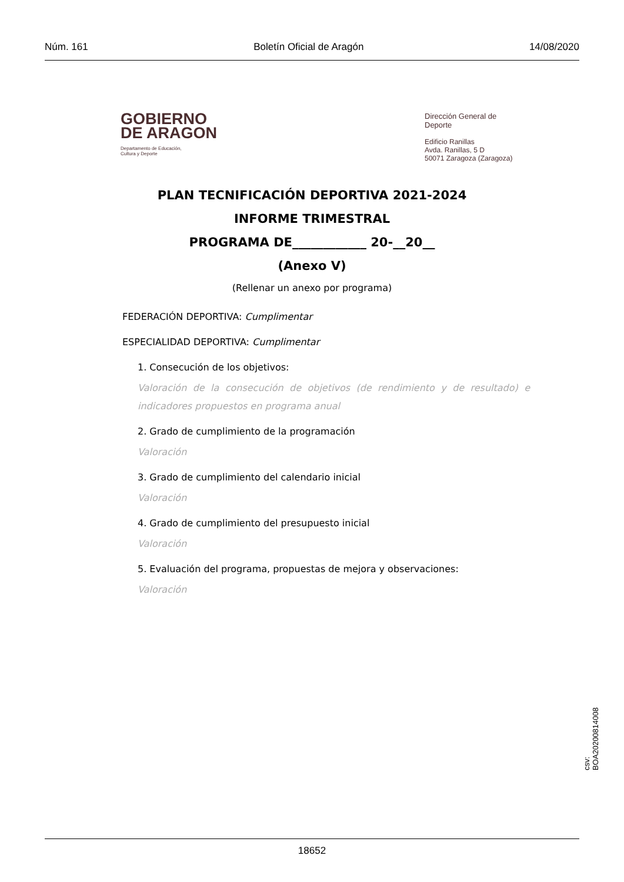Núm. 161 Boletín Oficial de Aragón 14/08/2020
GOBIERNO
DE ARAGON
Departamento de Educación,
Cultura y Deporte
Dirección General de
Deporte
Edificio Ranillas
Avda. Ranillas, 5 D
50071 Zaragoza (Zaragoza)
PLAN TECNIFICACIÓN DEPORTIVA 2021-2024
INFORME TRIMESTRAL
PROGRAMA DE____________ 20-__20__
(Anexo V)
(Rellenar un anexo por programa)
FEDERACIÓN DEPORTIVA: Cumplimentar
ESPECIALIDAD DEPORTIVA: Cumplimentar
1. Consecución de los objetivos:
Valoración de la consecución de objetivos (de rendimiento y de resultado) e indicadores propuestos en programa anual
2. Grado de cumplimiento de la programación
Valoración
3. Grado de cumplimiento del calendario inicial
Valoración
4. Grado de cumplimiento del presupuesto inicial
Valoración
5. Evaluación del programa, propuestas de mejora y observaciones:
Valoración
csv: BOA20200814008
18652